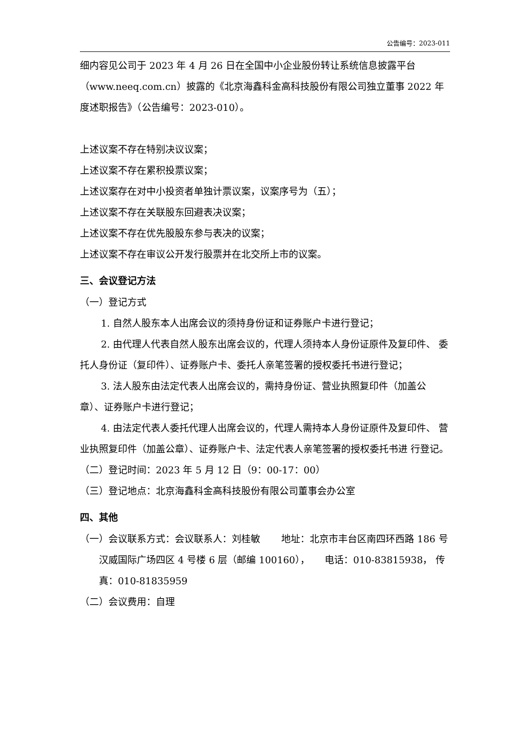公告编号：2023-011
细内容见公司于 2023 年 4 月 26 日在全国中小企业股份转让系统信息披露平台（www.neeq.com.cn）披露的《北京海鑫科金高科技股份有限公司独立董事 2022 年度述职报告》（公告编号：2023-010）。
上述议案不存在特别决议议案；
上述议案不存在累积投票议案；
上述议案存在对中小投资者单独计票议案，议案序号为（五）；
上述议案不存在关联股东回避表决议案；
上述议案不存在优先股股东参与表决的议案；
上述议案不存在审议公开发行股票并在北交所上市的议案。
三、会议登记方法
（一）登记方式
1. 自然人股东本人出席会议的须持身份证和证券账户卡进行登记；
2. 由代理人代表自然人股东出席会议的，代理人须持本人身份证原件及复印件、 委托人身份证（复印件）、证券账户卡、委托人亲笔签署的授权委托书进行登记；
3. 法人股东由法定代表人出席会议的，需持身份证、营业执照复印件（加盖公章）、证券账户卡进行登记；
4. 由法定代表人委托代理人出席会议的，代理人需持本人身份证原件及复印件、 营业执照复印件（加盖公章）、证券账户卡、法定代表人亲笔签署的授权委托书进 行登记。
（二）登记时间：2023 年 5 月 12 日（9：00-17：00）
（三）登记地点：北京海鑫科金高科技股份有限公司董事会办公室
四、其他
（一）会议联系方式：会议联系人：刘桂敏 地址：北京市丰台区南四环西路 186 号汉威国际广场四区 4 号楼 6 层（邮编 100160）， 电话：010-83815938， 传真：010-81835959
（二）会议费用：自理